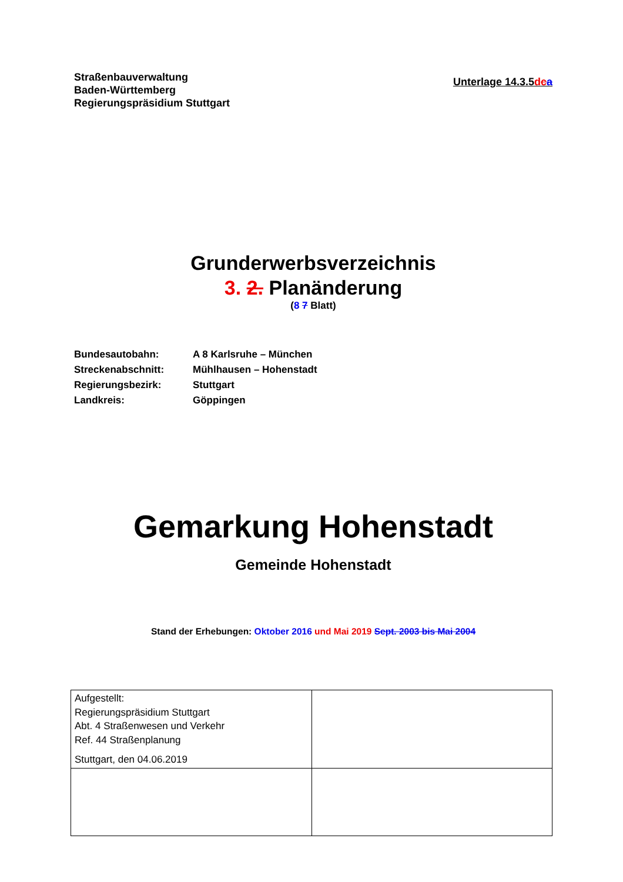Straßenbauverwaltung
Baden-Württemberg
Regierungspräsidium Stuttgart
Unterlage 14.3.5dca
Grunderwerbsverzeichnis
3. 2. Planänderung
(8 7 Blatt)
| Bundesautobahn: | A 8 Karlsruhe – München |
| Streckenabschnitt: | Mühlhausen – Hohenstadt |
| Regierungsbezirk: | Stuttgart |
| Landkreis: | Göppingen |
Gemarkung Hohenstadt
Gemeinde Hohenstadt
Stand der Erhebungen: Oktober 2016 und Mai 2019 Sept. 2003 bis Mai 2004
| Aufgestellt: Regierungspräsidium Stuttgart Abt. 4 Straßenwesen und Verkehr Ref. 44 Straßenplanung Stuttgart, den 04.06.2019 | |